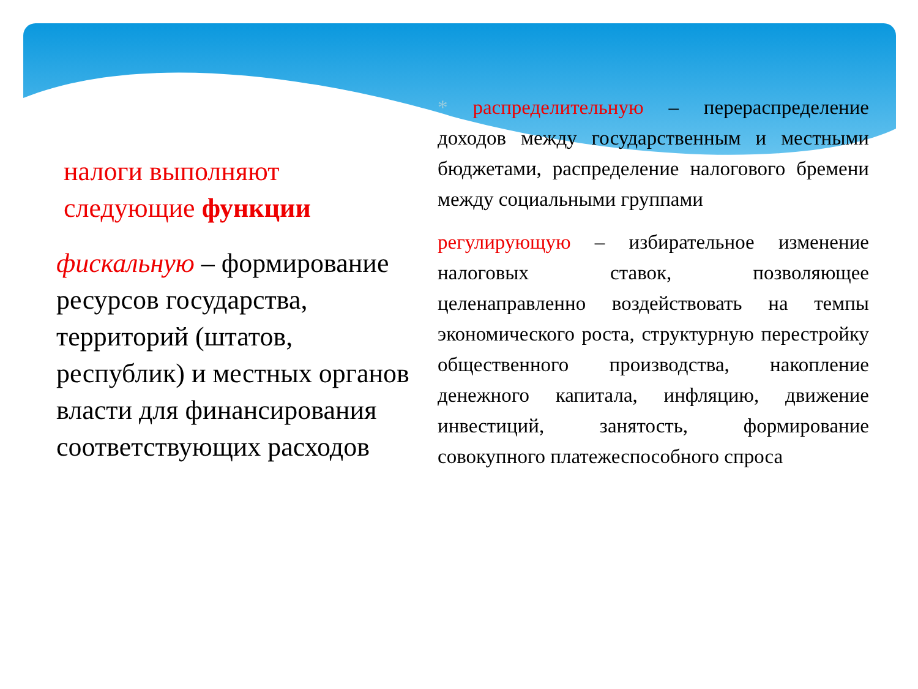налоги выполняют следующие функции
фискальную – формирование ресурсов государства, территорий (штатов, республик) и местных органов власти для финансирования соответствующих расходов
* распределительную – перераспределение доходов между государственным и местными бюджетами, распределение налогового бремени между социальными группами
регулирующую – избирательное изменение налоговых ставок, позволяющее целенаправленно воздействовать на темпы экономического роста, структурную перестройку общественного производства, накопление денежного капитала, инфляцию, движение инвестиций, занятость, формирование совокупного платежеспособного спроса